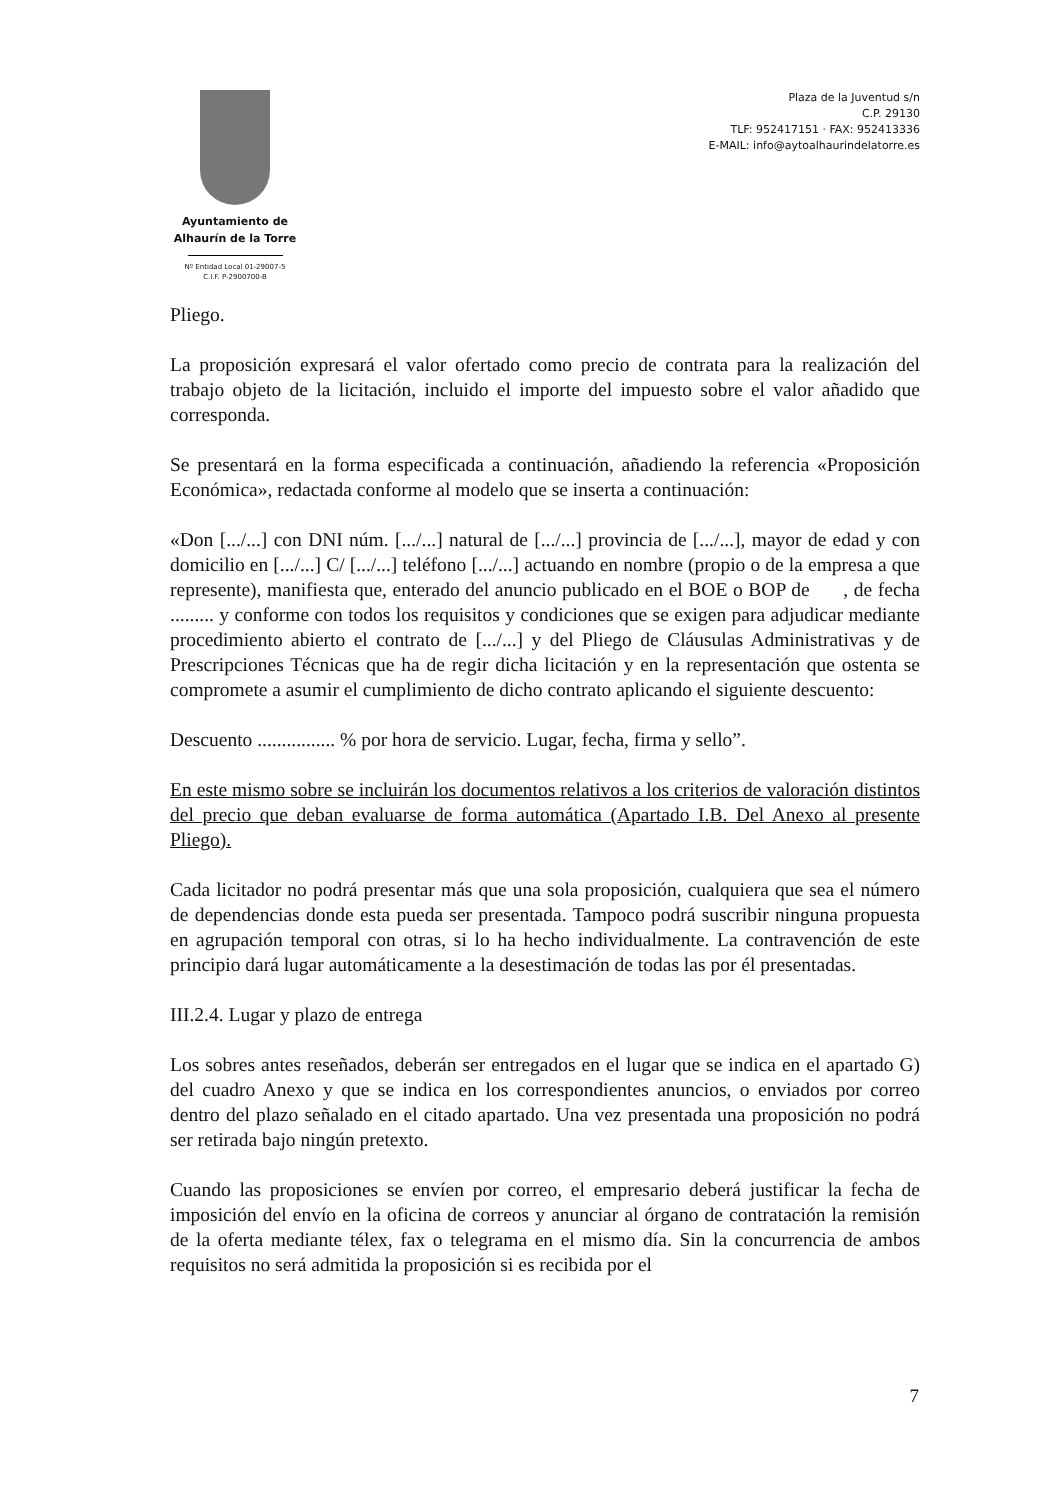Ayuntamiento de
Alhaurín de la Torre
Nº Entidad Local 01-29007-5
C.I.F. P-2900700-B
Plaza de la Juventud s/n
C.P. 29130
TLF: 952417151 · FAX: 952413336
E-MAIL: info@aytoalhaurindelatorre.es
Pliego.
La proposición expresará el valor ofertado como precio de contrata para la realización del trabajo objeto de la licitación, incluido el importe del impuesto sobre el valor añadido que corresponda.
Se presentará en la forma especificada a continuación, añadiendo la referencia «Proposición Económica», redactada conforme al modelo que se inserta a continuación:
«Don [.../...] con DNI núm. [.../...] natural de [.../...] provincia de [.../...], mayor de edad y con domicilio en [.../...] C/ [.../...] teléfono [.../...] actuando en nombre (propio o de la empresa a que represente), manifiesta que, enterado del anuncio publicado en el BOE o BOP de , de fecha ......... y conforme con todos los requisitos y condiciones que se exigen para adjudicar mediante procedimiento abierto el contrato de [.../...] y del Pliego de Cláusulas Administrativas y de Prescripciones Técnicas que ha de regir dicha licitación y en la representación que ostenta se compromete a asumir el cumplimiento de dicho contrato aplicando el siguiente descuento:
Descuento ................ % por hora de servicio. Lugar, fecha, firma y sello”.
En este mismo sobre se incluirán los documentos relativos a los criterios de valoración distintos del precio que deban evaluarse de forma automática (Apartado I.B. Del Anexo al presente Pliego).
Cada licitador no podrá presentar más que una sola proposición, cualquiera que sea el número de dependencias donde esta pueda ser presentada. Tampoco podrá suscribir ninguna propuesta en agrupación temporal con otras, si lo ha hecho individualmente. La contravención de este principio dará lugar automáticamente a la desestimación de todas las por él presentadas.
III.2.4. Lugar y plazo de entrega
Los sobres antes reseñados, deberán ser entregados en el lugar que se indica en el apartado G) del cuadro Anexo y que se indica en los correspondientes anuncios, o enviados por correo dentro del plazo señalado en el citado apartado. Una vez presentada una proposición no podrá ser retirada bajo ningún pretexto.
Cuando las proposiciones se envíen por correo, el empresario deberá justificar la fecha de imposición del envío en la oficina de correos y anunciar al órgano de contratación la remisión de la oferta mediante télex, fax o telegrama en el mismo día. Sin la concurrencia de ambos requisitos no será admitida la proposición si es recibida por el
7